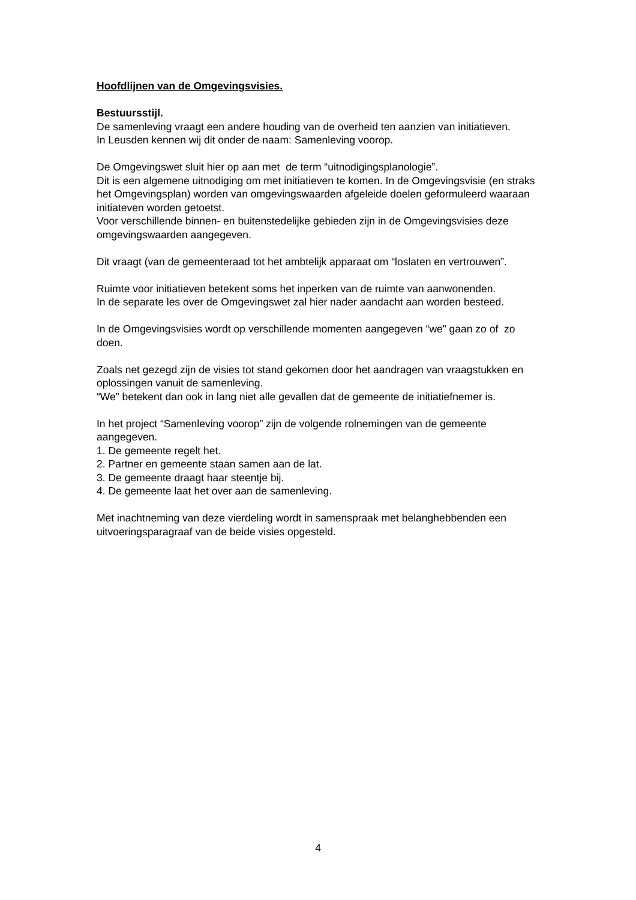Hoofdlijnen van de Omgevingsvisies.
Bestuursstijl.
De samenleving vraagt een andere houding van de overheid ten aanzien van initiatieven.
In Leusden kennen wij dit onder de naam: Samenleving voorop.
De Omgevingswet sluit hier op aan met de term “uitnodigingsplanologie”.
Dit is een algemene uitnodiging om met initiatieven te komen. In de Omgevingsvisie (en straks het Omgevingsplan) worden van omgevingswaarden afgeleide doelen geformuleerd waaraan initiateven worden getoetst.
Voor verschillende binnen- en buitenstedelijke gebieden zijn in de Omgevingsvisies deze omgevingswaarden aangegeven.
Dit vraagt (van de gemeenteraad tot het ambtelijk apparaat om “loslaten en vertrouwen”.
Ruimte voor initiatieven betekent soms het inperken van de ruimte van aanwonenden.
In de separate les over de Omgevingswet zal hier nader aandacht aan worden besteed.
In de Omgevingsvisies wordt op verschillende momenten aangegeven “we” gaan zo of zo doen.
Zoals net gezegd zijn de visies tot stand gekomen door het aandragen van vraagstukken en oplossingen vanuit de samenleving.
“We” betekent dan ook in lang niet alle gevallen dat de gemeente de initiatiefnemer is.
In het project “Samenleving voorop” zijn de volgende rolnemingen van de gemeente aangegeven.
1. De gemeente regelt het.
2. Partner en gemeente staan samen aan de lat.
3. De gemeente draagt haar steentje bij.
4. De gemeente laat het over aan de samenleving.
Met inachtneming van deze vierdeling wordt in samenspraak met belanghebbenden een uitvoeringsparagraaf van de beide visies opgesteld.
4